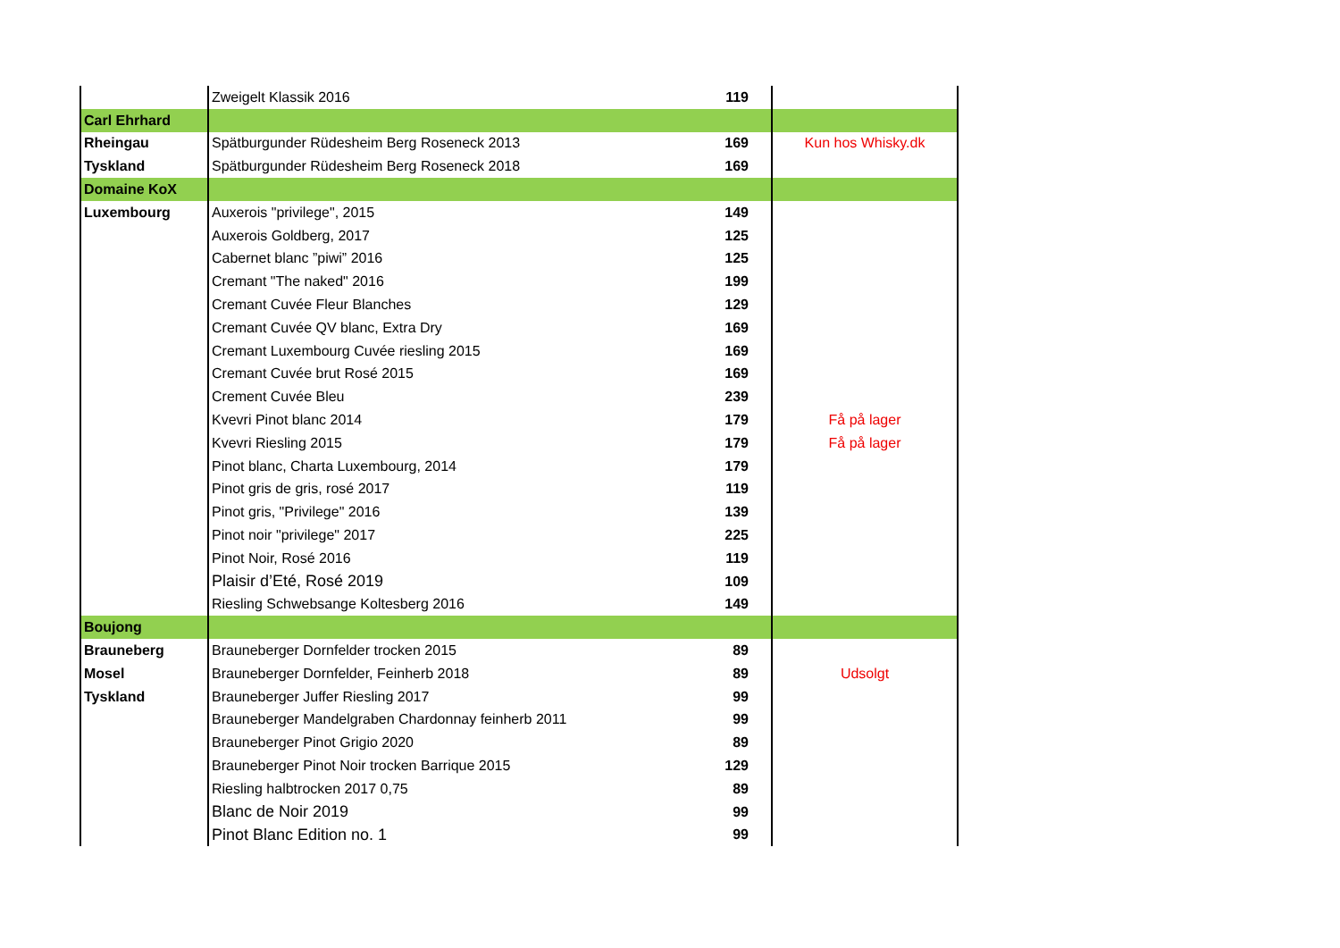| | Zweigelt Klassik 2016 | 119 | |
| Carl Ehrhard | | | |
| Rheingau | Spätburgunder Rüdesheim Berg Roseneck 2013 | 169 | Kun hos Whisky.dk |
| Tyskland | Spätburgunder Rüdesheim Berg Roseneck 2018 | 169 | |
| Domaine KoX | | | |
| Luxembourg | Auxerois "privilege", 2015 | 149 | |
| | Auxerois Goldberg, 2017 | 125 | |
| | Cabernet blanc ”piwi” 2016 | 125 | |
| | Cremant "The naked" 2016 | 199 | |
| | Cremant Cuvée Fleur Blanches | 129 | |
| | Cremant Cuvée QV blanc, Extra Dry | 169 | |
| | Cremant Luxembourg Cuvée riesling 2015 | 169 | |
| | Cremant Cuvée brut Rosé 2015 | 169 | |
| | Crement Cuvée Bleu | 239 | |
| | Kvevri Pinot blanc 2014 | 179 | Få på lager |
| | Kvevri Riesling 2015 | 179 | Få på lager |
| | Pinot blanc, Charta Luxembourg, 2014 | 179 | |
| | Pinot gris de gris, rosé 2017 | 119 | |
| | Pinot gris, "Privilege" 2016 | 139 | |
| | Pinot noir "privilege" 2017 | 225 | |
| | Pinot Noir, Rosé 2016 | 119 | |
| | Plaisir d’Eté, Rosé 2019 | 109 | |
| | Riesling Schwebsange Koltesberg 2016 | 149 | |
| Boujong | | | |
| Brauneberg | Brauneberger Dornfelder trocken 2015 | 89 | |
| Mosel | Brauneberger Dornfelder, Feinherb 2018 | 89 | Udsolgt |
| Tyskland | Brauneberger Juffer Riesling 2017 | 99 | |
| | Brauneberger Mandelgraben Chardonnay feinherb 2011 | 99 | |
| | Brauneberger Pinot Grigio 2020 | 89 | |
| | Brauneberger Pinot Noir trocken Barrique 2015 | 129 | |
| | Riesling halbtrocken 2017 0,75 | 89 | |
| | Blanc de Noir 2019 | 99 | |
| | Pinot Blanc Edition no. 1 | 99 | |